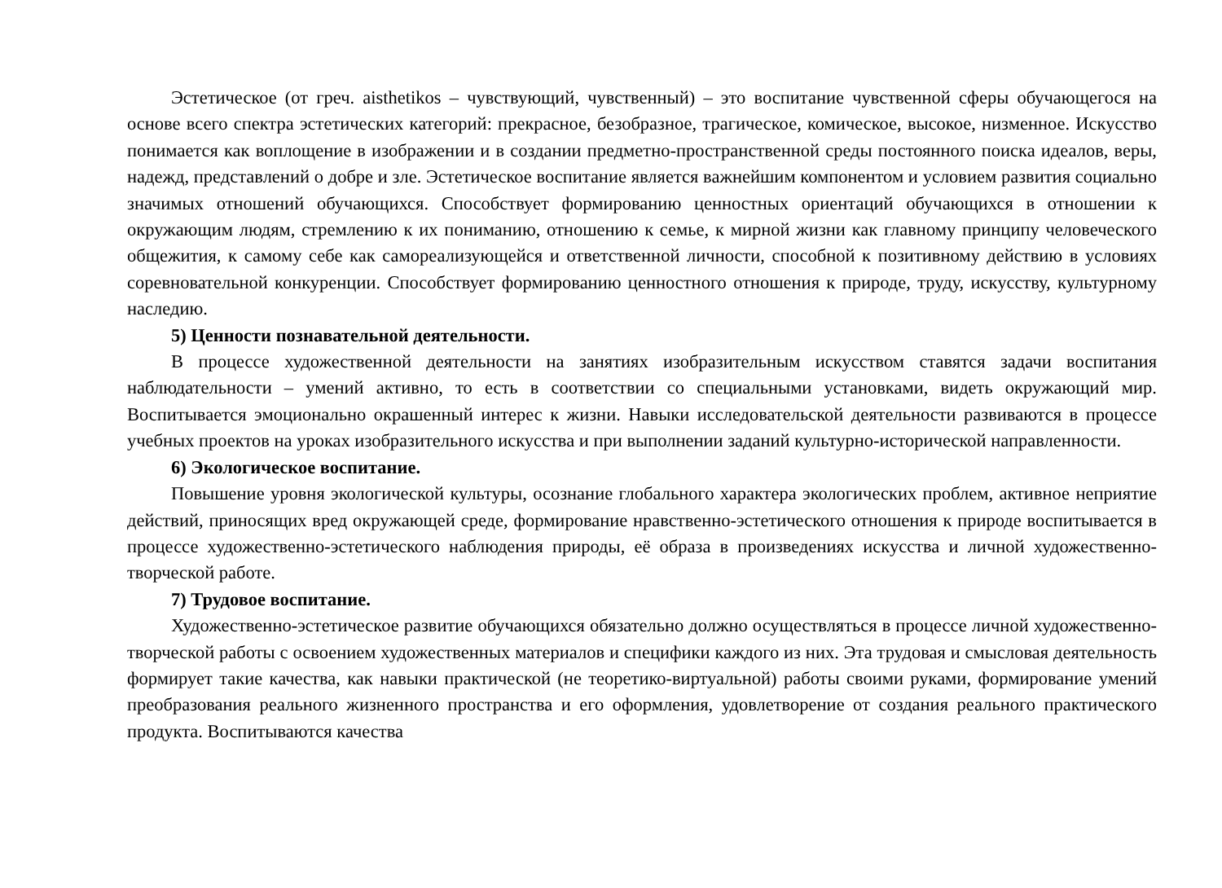Эстетическое (от греч. aisthetikos – чувствующий, чувственный) – это воспитание чувственной сферы обучающегося на основе всего спектра эстетических категорий: прекрасное, безобразное, трагическое, комическое, высокое, низменное. Искусство понимается как воплощение в изображении и в создании предметно-пространственной среды постоянного поиска идеалов, веры, надежд, представлений о добре и зле. Эстетическое воспитание является важнейшим компонентом и условием развития социально значимых отношений обучающихся. Способствует формированию ценностных ориентаций обучающихся в отношении к окружающим людям, стремлению к их пониманию, отношению к семье, к мирной жизни как главному принципу человеческого общежития, к самому себе как самореализующейся и ответственной личности, способной к позитивному действию в условиях соревновательной конкуренции. Способствует формированию ценностного отношения к природе, труду, искусству, культурному наследию.
5) Ценности познавательной деятельности.
В процессе художественной деятельности на занятиях изобразительным искусством ставятся задачи воспитания наблюдательности – умений активно, то есть в соответствии со специальными установками, видеть окружающий мир. Воспитывается эмоционально окрашенный интерес к жизни. Навыки исследовательской деятельности развиваются в процессе учебных проектов на уроках изобразительного искусства и при выполнении заданий культурно-исторической направленности.
6) Экологическое воспитание.
Повышение уровня экологической культуры, осознание глобального характера экологических проблем, активное неприятие действий, приносящих вред окружающей среде, формирование нравственно-эстетического отношения к природе воспитывается в процессе художественно-эстетического наблюдения природы, её образа в произведениях искусства и личной художественно-творческой работе.
7) Трудовое воспитание.
Художественно-эстетическое развитие обучающихся обязательно должно осуществляться в процессе личной художественно-творческой работы с освоением художественных материалов и специфики каждого из них. Эта трудовая и смысловая деятельность формирует такие качества, как навыки практической (не теоретико-виртуальной) работы своими руками, формирование умений преобразования реального жизненного пространства и его оформления, удовлетворение от создания реального практического продукта. Воспитываются качества